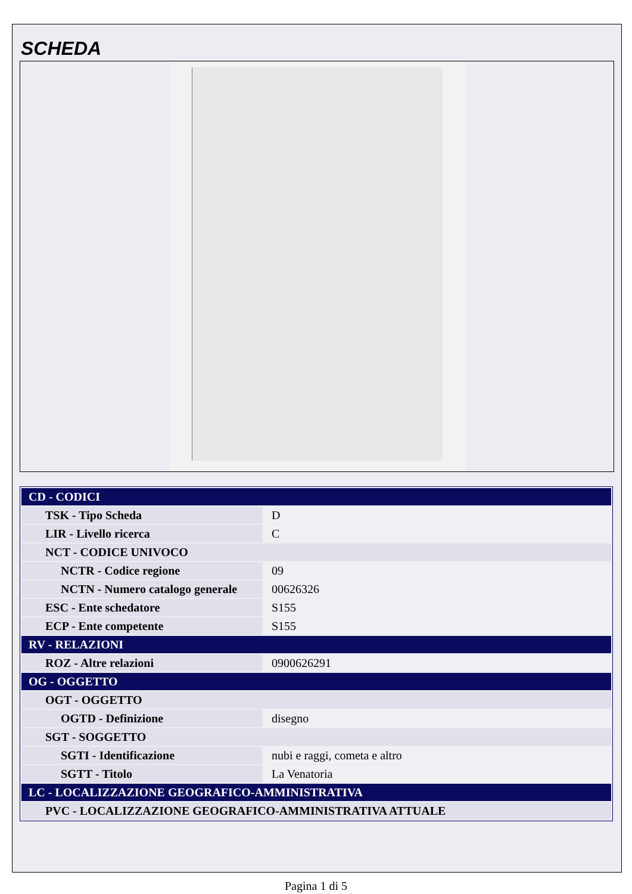SCHEDA
| CD - CODICI | |
| TSK - Tipo Scheda | D |
| LIR - Livello ricerca | C |
| NCT - CODICE UNIVOCO | |
| NCTR - Codice regione | 09 |
| NCTN - Numero catalogo generale | 00626326 |
| ESC - Ente schedatore | S155 |
| ECP - Ente competente | S155 |
| RV - RELAZIONI | |
| ROZ - Altre relazioni | 0900626291 |
| OG - OGGETTO | |
| OGT - OGGETTO | |
| OGTD - Definizione | disegno |
| SGT - SOGGETTO | |
| SGTI - Identificazione | nubi e raggi, cometa e altro |
| SGTT - Titolo | La Venatoria |
| LC - LOCALIZZAZIONE GEOGRAFICO-AMMINISTRATIVA | |
| PVC - LOCALIZZAZIONE GEOGRAFICO-AMMINISTRATIVA ATTUALE | |
Pagina 1 di 5